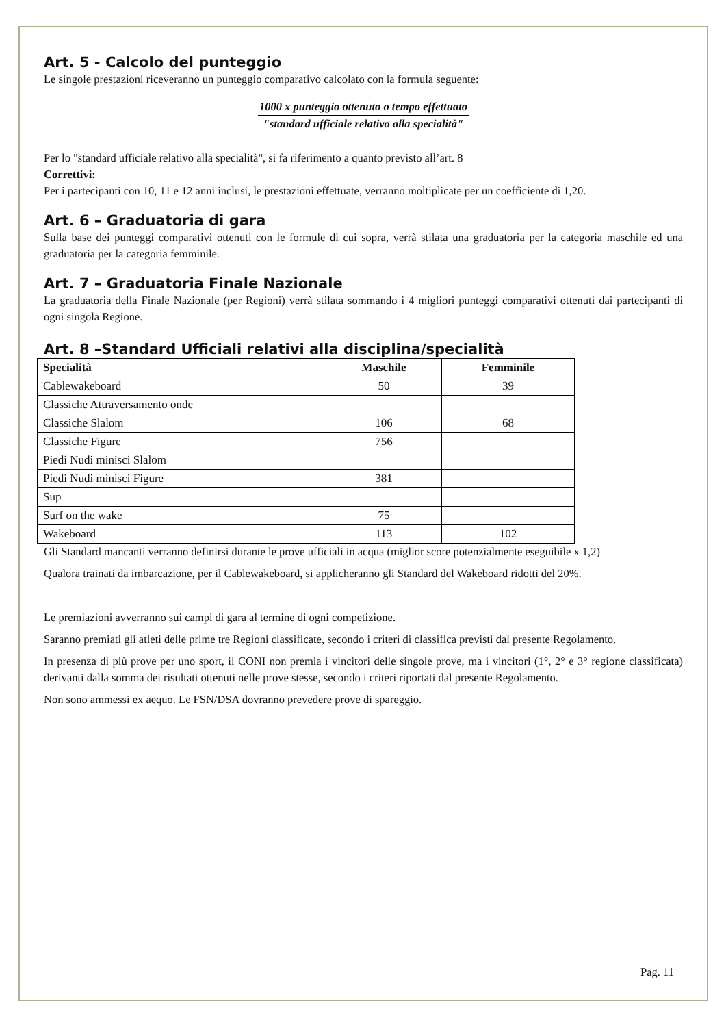Art. 5 - Calcolo del punteggio
Le singole prestazioni riceveranno un punteggio comparativo calcolato con la formula seguente:
1000 x punteggio ottenuto o tempo effettuato
"standard ufficiale relativo alla specialità"
Per lo "standard ufficiale relativo alla specialità", si fa riferimento a quanto previsto all’art. 8
Correttivi:
Per i partecipanti con 10, 11 e 12 anni inclusi, le prestazioni effettuate, verranno moltiplicate per un coefficiente di 1,20.
Art. 6 – Graduatoria di gara
Sulla base dei punteggi comparativi ottenuti con le formule di cui sopra, verrà stilata una graduatoria per la categoria maschile ed una graduatoria per la categoria femminile.
Art. 7 – Graduatoria Finale Nazionale
La graduatoria della Finale Nazionale (per Regioni) verrà stilata sommando i 4 migliori punteggi comparativi ottenuti dai partecipanti di ogni singola Regione.
Art. 8 –Standard Ufficiali relativi alla disciplina/specialità
| Specialità | Maschile | Femminile |
| --- | --- | --- |
| Cablewakeboard | 50 | 39 |
| Classiche Attraversamento onde | | |
| Classiche Slalom | 106 | 68 |
| Classiche Figure | 756 | |
| Piedi Nudi minisci Slalom | | |
| Piedi Nudi minisci Figure | 381 | |
| Sup | | |
| Surf on the wake | 75 | |
| Wakeboard | 113 | 102 |
Gli Standard mancanti verranno definirsi durante le prove ufficiali in acqua (miglior score potenzialmente eseguibile x 1,2)
Qualora trainati da imbarcazione, per il Cablewakeboard, si applicheranno gli Standard del Wakeboard ridotti del 20%.
Le premiazioni avverranno sui campi di gara al termine di ogni competizione.
Saranno premiati gli atleti delle prime tre Regioni classificate, secondo i criteri di classifica previsti dal presente Regolamento.
In presenza di più prove per uno sport, il CONI non premia i vincitori delle singole prove, ma i vincitori (1°, 2° e 3° regione classificata) derivanti dalla somma dei risultati ottenuti nelle prove stesse, secondo i criteri riportati dal presente Regolamento.
Non sono ammessi ex aequo. Le FSN/DSA dovranno prevedere prove di spareggio.
Pag. 11